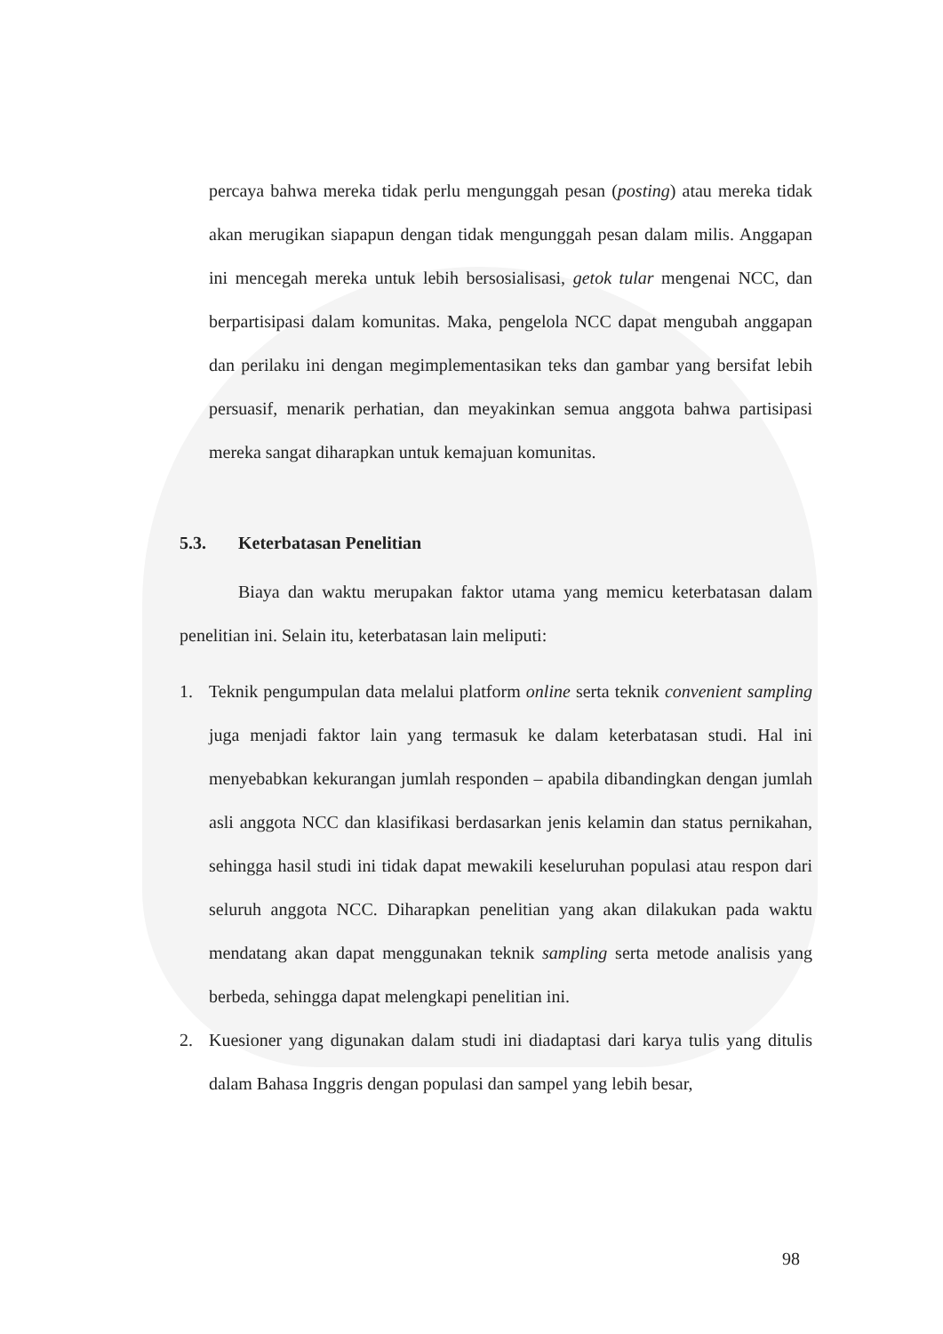percaya bahwa mereka tidak perlu mengunggah pesan (posting) atau mereka tidak akan merugikan siapapun dengan tidak mengunggah pesan dalam milis. Anggapan ini mencegah mereka untuk lebih bersosialisasi, getok tular mengenai NCC, dan berpartisipasi dalam komunitas. Maka, pengelola NCC dapat mengubah anggapan dan perilaku ini dengan megimplementasikan teks dan gambar yang bersifat lebih persuasif, menarik perhatian, dan meyakinkan semua anggota bahwa partisipasi mereka sangat diharapkan untuk kemajuan komunitas.
5.3. Keterbatasan Penelitian
Biaya dan waktu merupakan faktor utama yang memicu keterbatasan dalam penelitian ini. Selain itu, keterbatasan lain meliputi:
1.
Teknik pengumpulan data melalui platform online serta teknik convenient sampling juga menjadi faktor lain yang termasuk ke dalam keterbatasan studi. Hal ini menyebabkan kekurangan jumlah responden – apabila dibandingkan dengan jumlah asli anggota NCC dan klasifikasi berdasarkan jenis kelamin dan status pernikahan, sehingga hasil studi ini tidak dapat mewakili keseluruhan populasi atau respon dari seluruh anggota NCC. Diharapkan penelitian yang akan dilakukan pada waktu mendatang akan dapat menggunakan teknik sampling serta metode analisis yang berbeda, sehingga dapat melengkapi penelitian ini.
2.
Kuesioner yang digunakan dalam studi ini diadaptasi dari karya tulis yang ditulis dalam Bahasa Inggris dengan populasi dan sampel yang lebih besar,
98